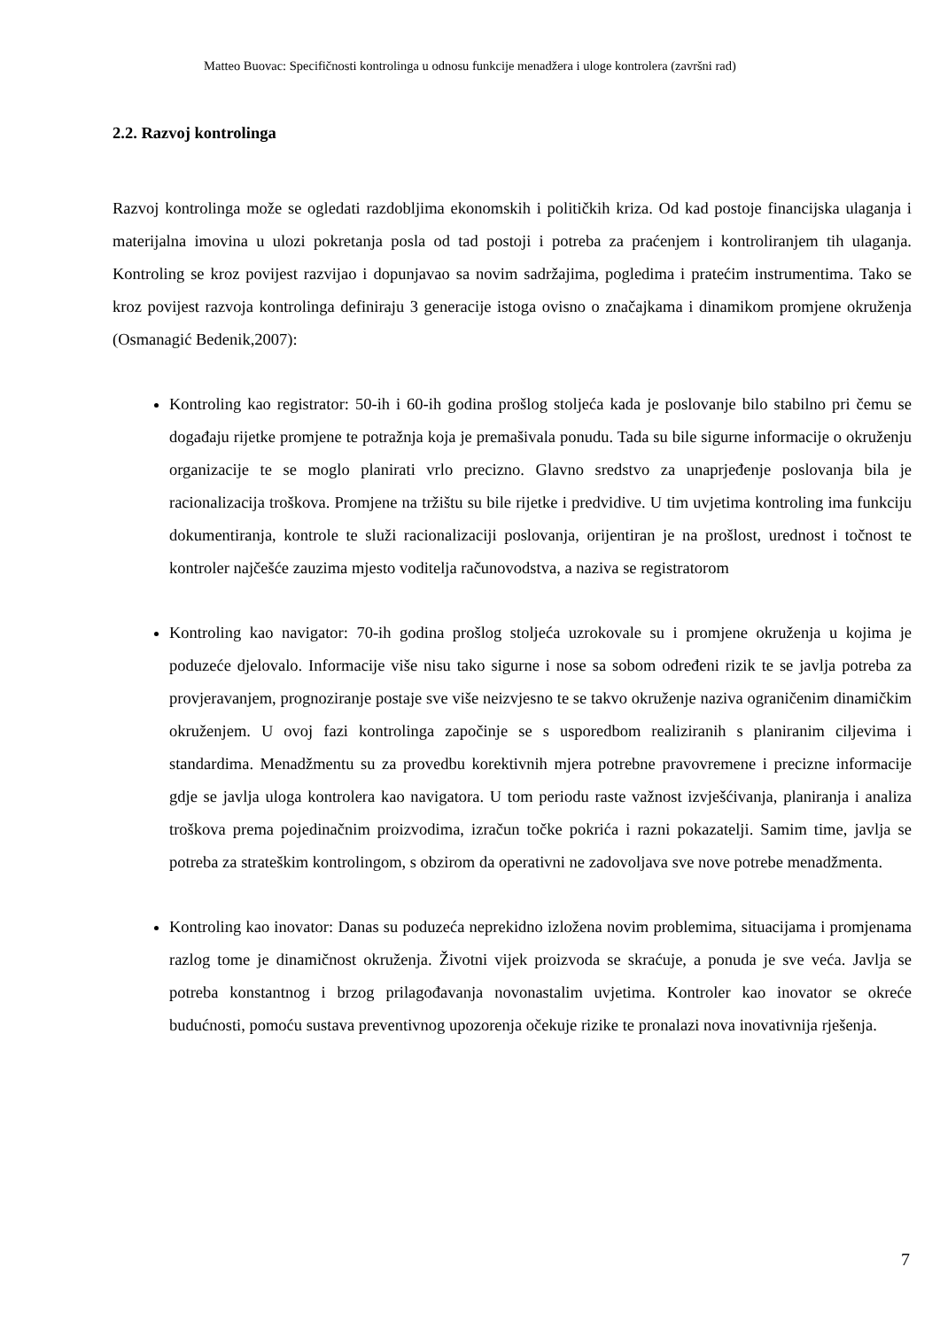Matteo Buovac: Specifičnosti kontrolinga u odnosu funkcije menadžera i uloge kontrolera (završni rad)
2.2. Razvoj kontrolinga
Razvoj kontrolinga može se ogledati razdobljima ekonomskih i političkih kriza. Od kad postoje financijska ulaganja i materijalna imovina u ulozi pokretanja posla od tad postoji i potreba za praćenjem i kontroliranjem tih ulaganja. Kontroling se kroz povijest razvijao i dopunjavao sa novim sadržajima, pogledima i pratećim instrumentima. Tako se kroz povijest razvoja kontrolinga definiraju 3 generacije istoga ovisno o značajkama i dinamikom promjene okruženja (Osmanagić Bedenik,2007):
Kontroling kao registrator: 50-ih i 60-ih godina prošlog stoljeća kada je poslovanje bilo stabilno pri čemu se događaju rijetke promjene te potražnja koja je premašivala ponudu. Tada su bile sigurne informacije o okruženju organizacije te se moglo planirati vrlo precizno. Glavno sredstvo za unaprjeđenje poslovanja bila je racionalizacija troškova. Promjene na tržištu su bile rijetke i predvidive. U tim uvjetima kontroling ima funkciju dokumentiranja, kontrole te služi racionalizaciji poslovanja, orijentiran je na prošlost, urednost i točnost te kontroler najčešće zauzima mjesto voditelja računovodstva, a naziva se registratorom
Kontroling kao navigator: 70-ih godina prošlog stoljeća uzrokovale su i promjene okruženja u kojima je poduzeće djelovalo. Informacije više nisu tako sigurne i nose sa sobom određeni rizik te se javlja potreba za provjeravanjem, prognoziranje postaje sve više neizvjesno te se takvo okruženje naziva ograničenim dinamičkim okruženjem. U ovoj fazi kontrolinga započinje se s usporedbom realiziranih s planiranim ciljevima i standardima. Menadžmentu su za provedbu korektivnih mjera potrebne pravovremene i precizne informacije gdje se javlja uloga kontrolera kao navigatora. U tom periodu raste važnost izvješćivanja, planiranja i analiza troškova prema pojedinačnim proizvodima, izračun točke pokrića i razni pokazatelji. Samim time, javlja se potreba za strateškim kontrolingom, s obzirom da operativni ne zadovoljava sve nove potrebe menadžmenta.
Kontroling kao inovator: Danas su poduzeća neprekidno izložena novim problemima, situacijama i promjenama razlog tome je dinamičnost okruženja. Životni vijek proizvoda se skraćuje, a ponuda je sve veća. Javlja se potreba konstantnog i brzog prilagođavanja novonastalim uvjetima. Kontroler kao inovator se okreće budućnosti, pomoću sustava preventivnog upozorenja očekuje rizike te pronalazi nova inovativnija rješenja.
7